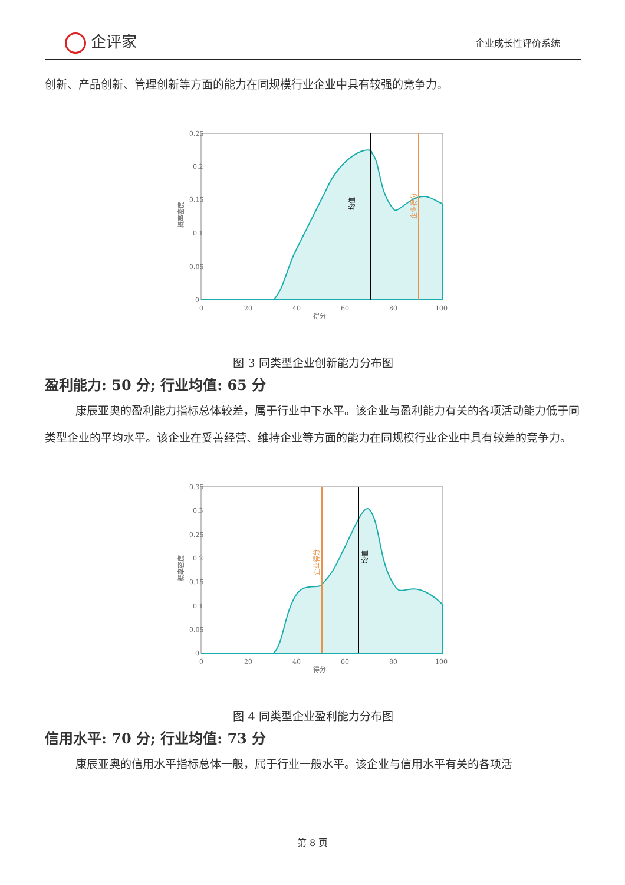企评家 企业成长性评价系统
创新、产品创新、管理创新等方面的能力在同规模行业企业中具有较强的竞争力。
0.25
0.2
0.15
0.1
0.05
0
0
20
40
60
80
100
得分
概率密度
均值
企业得分
图 3 同类型企业创新能力分布图
盈利能力: 50 分; 行业均值: 65 分
康辰亚奥的盈利能力指标总体较差，属于行业中下水平。该企业与盈利能力有关的各项活动能力低于同类型企业的平均水平。该企业在妥善经营、维持企业等方面的能力在同规模行业企业中具有较差的竞争力。
0.35
0.3
0.25
0.2
0.15
0.1
0.05
0
0
20
40
60
80
100
得分
概率密度
企业得分
均值
图 4 同类型企业盈利能力分布图
信用水平: 70 分; 行业均值: 73 分
康辰亚奥的信用水平指标总体一般，属于行业一般水平。该企业与信用水平有关的各项活
第 8 页